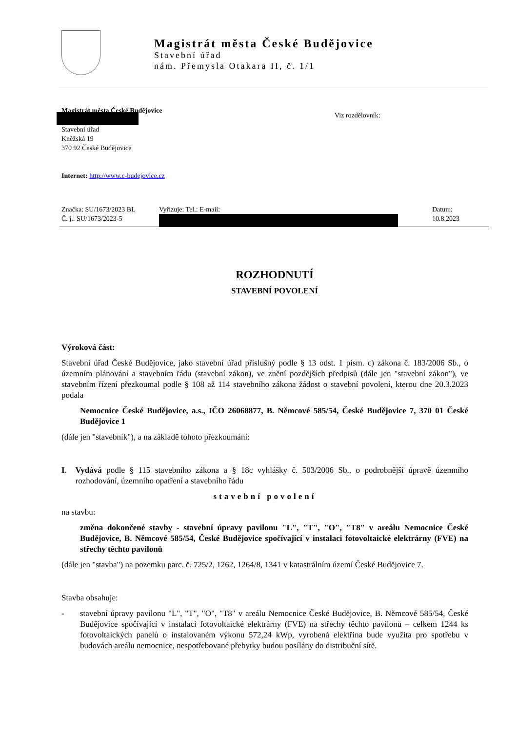Magistrát města České Budějovice
Stavební úřad
nám. Přemysla Otakara II, č. 1/1
Magistrát města České Budějovice
Stavební úřad
Kněžská 19
370 92 České Budějovice
Internet: http://www.c-budejovice.cz
Viz rozdělovník:
Značka: SU/1673/2023 BL
Č. j.: SU/1673/2023-5
Vyřizuje: Tel.: E-mail: Datum:
10.8.2023
ROZHODNUTÍ
STAVEBNÍ POVOLENÍ
Výroková část:
Stavební úřad České Budějovice, jako stavební úřad příslušný podle § 13 odst. 1 písm. c) zákona č. 183/2006 Sb., o územním plánování a stavebním řádu (stavební zákon), ve znění pozdějších předpisů (dále jen "stavební zákon"), ve stavebním řízení přezkoumal podle § 108 až 114 stavebního zákona žádost o stavební povolení, kterou dne 20.3.2023 podala
Nemocnice České Budějovice, a.s., IČO 26068877, B. Němcové 585/54, České Budějovice 7, 370 01 České Budějovice 1
(dále jen "stavebník"), a na základě tohoto přezkoumání:
I. Vydává podle § 115 stavebního zákona a § 18c vyhlášky č. 503/2006 Sb., o podrobnější úpravě územního rozhodování, územního opatření a stavebního řádu
stavební povolení
na stavbu:
změna dokončené stavby - stavební úpravy pavilonu "L", "T", "O", "T8" v areálu Nemocnice České Budějovice, B. Němcové 585/54, České Budějovice spočívající v instalaci fotovoltaické elektrárny (FVE) na střechy těchto pavilonů
(dále jen "stavba") na pozemku parc. č. 725/2, 1262, 1264/8, 1341 v katastrálním území České Budějovice 7.
Stavba obsahuje:
- stavební úpravy pavilonu "L", "T", "O", "T8" v areálu Nemocnice České Budějovice, B. Němcové 585/54, České Budějovice spočívající v instalaci fotovoltaické elektrárny (FVE) na střechy těchto pavilonů – celkem 1244 ks fotovoltaických panelů o instalovaném výkonu 572,24 kWp, vyrobená elektřina bude využita pro spotřebu v budovách areálu nemocnice, nespotřebované přebytky budou posílány do distribuční sítě.